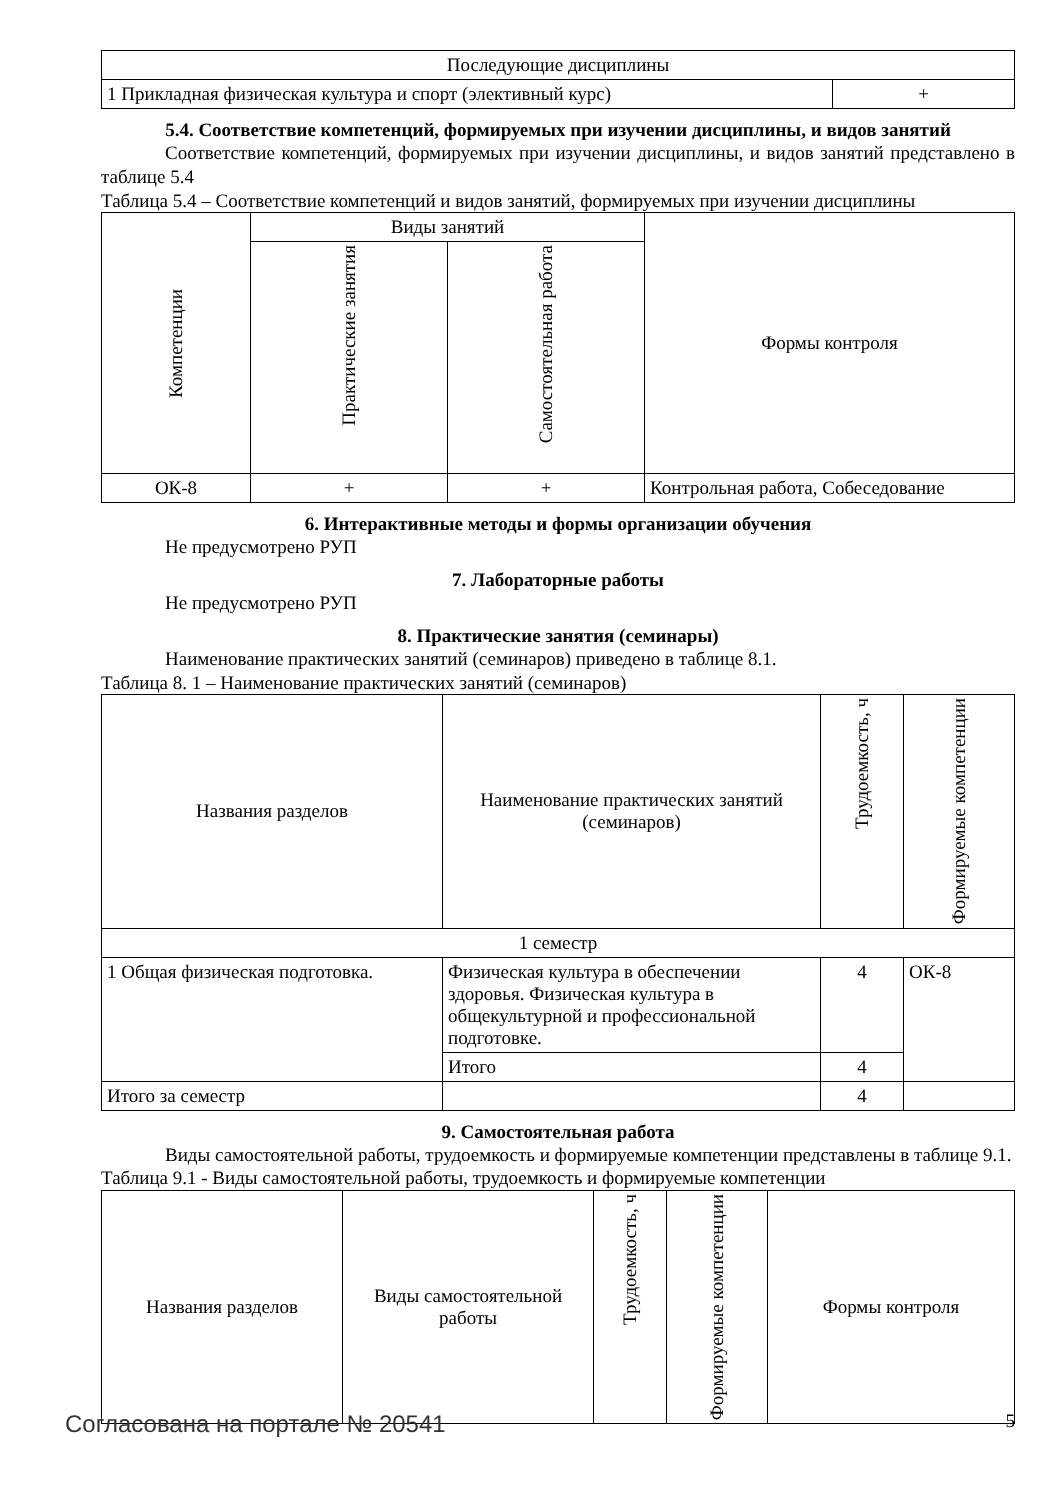| Последующие дисциплины | |
| 1 Прикладная физическая культура и спорт (элективный курс) | + |
5.4. Соответствие компетенций, формируемых при изучении дисциплины, и видов занятий
Соответствие компетенций, формируемых при изучении дисциплины, и видов занятий представлено в таблице 5.4
Таблица 5.4 – Соответствие компетенций и видов занятий, формируемых при изучении дисциплины
| Компетенции | Виды занятий | | Формы контроля |
| --- | --- | --- | --- |
| | Практические занятия | Самостоятельная работа | |
| ОК-8 | + | + | Контрольная работа, Собеседование |
6. Интерактивные методы и формы организации обучения
Не предусмотрено РУП
7. Лабораторные работы
Не предусмотрено РУП
8. Практические занятия (семинары)
Наименование практических занятий (семинаров) приведено в таблице 8.1.
Таблица 8. 1 – Наименование практических занятий (семинаров)
| Названия разделов | Наименование практических занятий (семинаров) | Трудоемкость, ч | Формируемые компетенции |
| --- | --- | --- | --- |
| 1 семестр | | | |
| 1 Общая физическая подготовка. | Физическая культура в обеспечении здоровья. Физическая культура в общекультурной и профессиональной подготовке. | 4 | ОК-8 |
| | Итого | 4 | |
| Итого за семестр | | 4 | |
9. Самостоятельная работа
Виды самостоятельной работы, трудоемкость и формируемые компетенции представлены в таблице 9.1.
Таблица 9.1 - Виды самостоятельной работы, трудоемкость и формируемые компетенции
| Названия разделов | Виды самостоятельной работы | Трудоемкость, ч | Формируемые компетенции | Формы контроля |
| --- | --- | --- | --- | --- |
Согласована на портале № 20541 5